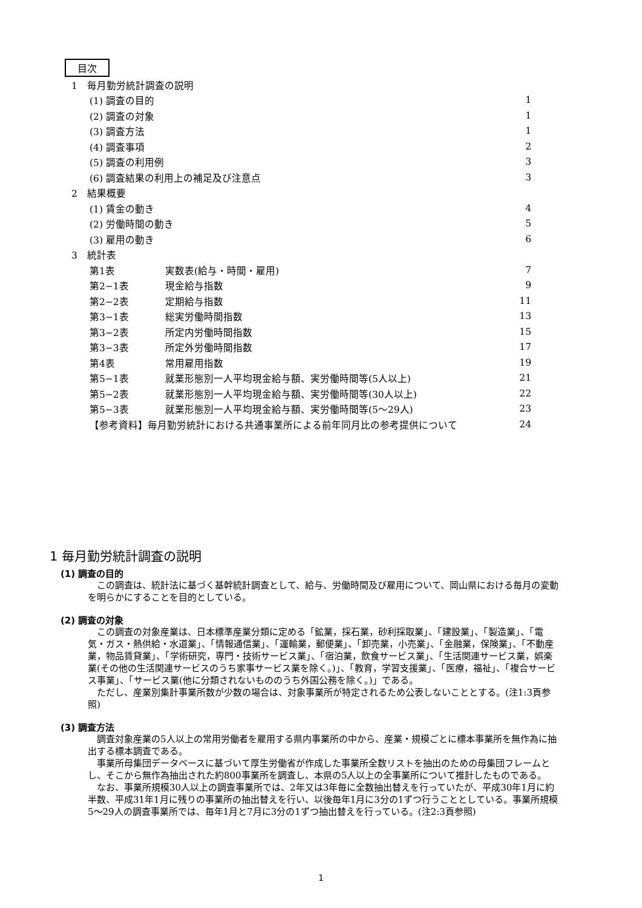目次
1　毎月勤労統計調査の説明
(1) 調査の目的 1
(2) 調査の対象 1
(3) 調査方法 1
(4) 調査事項 2
(5) 調査の利用例 3
(6) 調査結果の利用上の補足及び注意点 3
2　結果概要
(1) 賃金の動き 4
(2) 労働時間の動き 5
(3) 雇用の動き 6
3　統計表
第1表 実数表(給与・時間・雇用) 7
第2−1表 現金給与指数 9
第2−2表 定期給与指数 11
第3−1表 総実労働時間指数 13
第3−2表 所定内労働時間指数 15
第3−3表 所定外労働時間指数 17
第4表 常用雇用指数 19
第5−1表 就業形態別一人平均現金給与額、実労働時間等(5人以上) 21
第5−2表 就業形態別一人平均現金給与額、実労働時間等(30人以上) 22
第5−3表 就業形態別一人平均現金給与額、実労働時間等(5〜29人) 23
【参考資料】毎月勤労統計における共通事業所による前年同月比の参考提供について 24
1 毎月勤労統計調査の説明
(1) 調査の目的
この調査は、統計法に基づく基幹統計調査として、給与、労働時間及び雇用について、岡山県における毎月の変動を明らかにすることを目的としている。
(2) 調査の対象
この調査の対象産業は、日本標準産業分類に定める「鉱業，採石業，砂利採取業」、「建設業」、「製造業」、「電気・ガス・熱供給・水道業」、「情報通信業」、「運輸業，郵便業」、「卸売業，小売業」、「金融業，保険業」、「不動産業，物品賃貸業」、「学術研究，専門・技術サービス業」、「宿泊業，飲食サービス業」、「生活関連サービス業，娯楽業(その他の生活関連サービスのうち家事サービス業を除く。)」、「教育，学習支援業」、「医療，福祉」、「複合サービス事業」、「サービス業(他に分類されないもののうち外国公務を除く。)」である。
ただし、産業別集計事業所数が少数の場合は、対象事業所が特定されるため公表しないこととする。(注1:3頁参照)
(3) 調査方法
調査対象産業の5人以上の常用労働者を雇用する県内事業所の中から、産業・規模ごとに標本事業所を無作為に抽出する標本調査である。
事業所母集団データベースに基づいて厚生労働省が作成した事業所全数リストを抽出のための母集団フレームとし、そこから無作為抽出された約800事業所を調査し、本県の5人以上の全事業所について推計したものである。
なお、事業所規模30人以上の調査事業所では、2年又は3年毎に全数抽出替えを行っていたが、平成30年1月に約半数、平成31年1月に残りの事業所の抽出替えを行い、以後毎年1月に3分の1ずつ行うこととしている。事業所規模5〜29人の調査事業所では、毎年1月と7月に3分の1ずつ抽出替えを行っている。(注2:3頁参照)
1